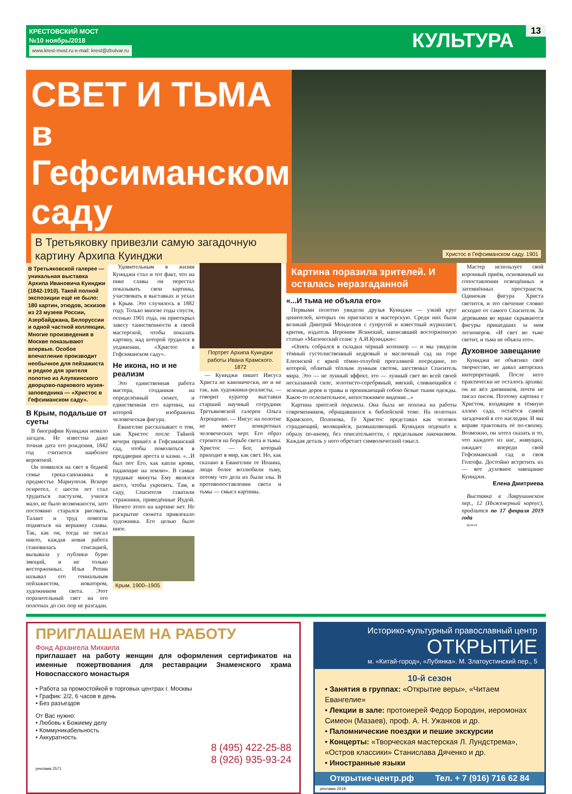КРЕСТОВСКИЙ МОСТ
№10 ноябрь/2018
www.krest-most.ru e-mail: krest@zbulvar.ru
13
КУЛЬТУРА
СВЕТ И ТЬМА в Гефсиманском саду
В Третьяковку привезли самую загадочную картину Архипа Куинджи
Христос в Гефсиманском саду. 1901
В Третьяковской галерее — уникальная выставка Архипа Ивановича Куинджи (1842-1910). Такой полной экспозиции ещё не было: 180 картин, этюдов, эскизов из 23 музеев России, Азербайджана, Белоруссии и одной частной коллекции. Многие произведения в Москве показывают впервые. Особое впечатление производит необычное для пейзажиста и редкое для зрителя полотно из Алупкинского дворцово-паркового музея-заповедника — «Христос в Гефсиманском саду».
В Крым, подальше от суеты
В биографии Куинджи немало загадок. Не известна даже точная дата его рождения, 1842 год считается наиболее вероятной.
Он появился на свет в бедной семье грека-сапожника в предместье Мариуполя. Вскоре осиротел, с шести лет стал трудиться пастухом, учился мало, не было возможности, зато постоянно старался рисовать. Талант и труд помогли подняться на вершину славы. Так, как он, тогда не писал никто, каждая новая работа становилась сенсацией, вызывала у публики бурю эмоций, и не только восторженных. Илья Репин называл его гениальным пейзажистом, новатором, художником света. Этот поразительный свет на его полотнах до сих пор не разгадан.
Удивительным в жизни Куинджи стал и тот факт, что на пике славы он перестал показывать свои картины, участвовать в выставках и уехал в Крым. Это случилось в 1882 году. Только многие годы спустя, осенью 1901 года, он приоткрыл завесу таинственности в своей мастерской, чтобы показать картину, над которой трудился в уединении, «Христос в Гефсиманском саду».
Не икона, но и не реализм
Это единственная работа мастера, созданная на определённый сюжет, и единственная его картина, на которой изображена человеческая фигура.
Евангелие рассказывает о том, как Христос после Тайной вечери пришёл в Гефсиманский сад, чтобы помолиться в преддверии ареста и казни. «...И был пот Его, как капли крови, падающие на землю». В самые трудные минуты Ему являлся ангел, чтобы укрепить. Там, в саду, Спасителя схватили стражники, приведённые Иудой. Ничего этого на картине нет. Не раскрытие сюжета привлекало художника. Его целью было иное.
Крым. 1900–1905
Портрет Архипа Куинджи работы Ивана Крамского. 1872
— Куинджи пишет Иисуса Христа не канонически, но и не так, как художники-реалисты, — говорит куратор выставки старший научный сотрудник Третьяковской галереи Ольга Атрощенко. — Иисус на полотне не имеет конкретных человеческих черт. Его образ строится на борьбе света и тьмы. Христос — Бог, который приходит в мир, как свет. Но, как сказано в Евангелии от Иоанна, люди более возлюбили тьму, потому что дела их были злы. В противопоставлении света и тьмы — смысл картины.
Картина поразила зрителей. И осталась неразгаданной
«...И тьма не объяла его»
Первыми полотно увидели друзья Куинджи — узкий круг ценителей, которых он пригласил в мастерскую. Среди них были великий Дмитрий Менделеев с супругой и известный журналист, критик, издатель Иероним Ясинский, написавший восторженную статью «Магический сеанс у А.И.Куинджи»:
«Опять собрался в складки чёрный коленкор — и мы увидели тёмный густолиственный кедровый и масличный сад на горе Елеонской с яркой тёмно-голубой прогалиной посредине, по которой, облитый тёплым лунным светом, шествовал Спаситель мира. Это — не лунный эффект, это — лунный свет во всей своей несказанной силе, золотисто-серебряный, мягкий, сливающийся с зеленью дерев и травы и проникающий собою белые ткани одежды. Какое-то ослепительное, непостижимое видение...»
Картина зрителей поразила. Она была не похожа на работы современников, обращавшихся к библейской теме. На полотнах Крамского, Поленова, Ге Христос представал как человек страдающий, молящийся, размышляющий. Куинджи подошёл к образу по-иному, без описательности, с предельным лаконизмом. Каждая деталь у него обретает символический смысл.
Мастер использует свой коронный приём, основанный на сопоставлении освещённых и затемнённых пространств. Одинокая фигура Христа светится, и это свечение словно исходит от самого Спасителя. За деревьями во мраке скрываются фигуры пришедших за ним легионеров. «И свет во тьме светит, и тьма не объяла его».
Духовное завещание
Куинджи не объяснял своё творчество, не давал авторских интерпретаций. После него практически не осталось архива: он не вёл дневников, почти не писал писем. Поэтому картина с Христом, входящим в тёмную аллею сада, остаётся самой загадочной в его наследии. И мы вправе трактовать её по-своему. Возможно, он хотел сказать и то, что каждого из нас, живущих, ожидает впереди свой Гефсиманский сад и своя Голгофа. Достойно встретить их — вот духовное завещание Куинджи.
Елена Дмитриева
Выставка в Лаврушинском пер., 12 (Инженерный корпус), продлится по 17 февраля 2019 года
tg-m.ru
ПРИГЛАШАЕМ НА РАБОТУ
Фонд Архангела Михаила
приглашает на работу женщин для оформления сертификатов на именные пожертвования для реставрации Знаменского храма Новоспасского монастыря
• Работа за промостойкой в торговых центрах г. Москвы
• График: 2/2, 6 часов в день
• Без разъездов
От Вас нужно:
• Любовь к Божиему делу
• Коммуникабельность
• Аккуратность
8 (495) 422-25-88
8 (926) 935-93-24
реклама 2571
Историко-культурный православный центр
ОТКРЫТИЕ
м. «Китай-город», «Лубянка». М. Златоустинский пер., 5
10-й сезон
• Занятия в группах: «Открытие веры», «Читаем Евангелие»
• Лекции в зале: протоиерей Федор Бородин, иеромонах Симеон (Мазаев), проф. А. Н. Ужанков и др.
• Паломнические поездки и пешие экскурсии
• Концерты: «Творческая мастерская Л. Лундстрема», «Остров классики» Станислава Дяченко и др.
• Иностранные языки
Открытие-центр.рф Тел. + 7 (916) 716 62 84
реклама 2618